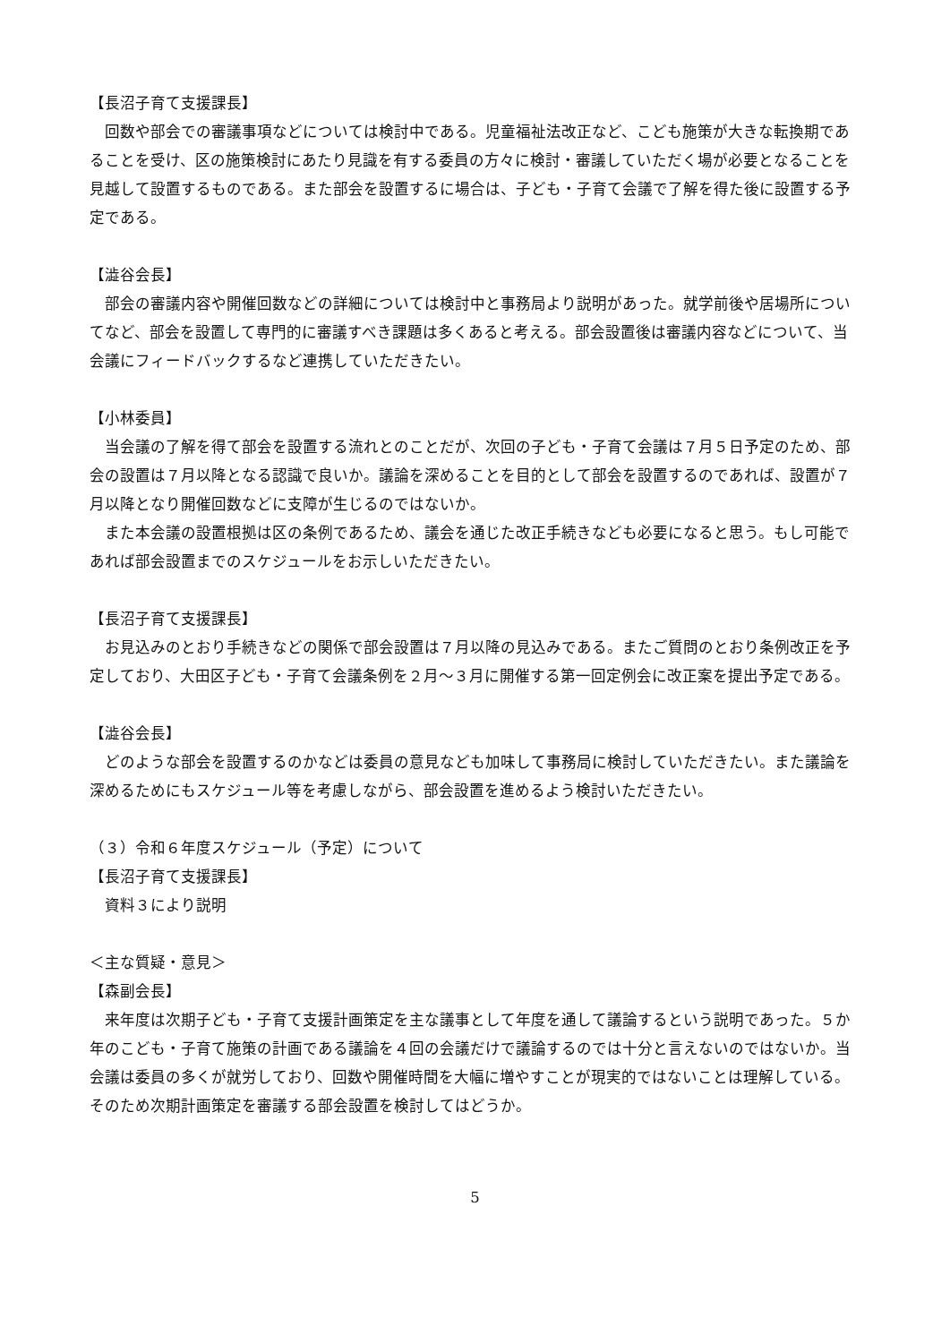【長沼子育て支援課長】
回数や部会での審議事項などについては検討中である。児童福祉法改正など、こども施策が大きな転換期であることを受け、区の施策検討にあたり見識を有する委員の方々に検討・審議していただく場が必要となることを見越して設置するものである。また部会を設置するに場合は、子ども・子育て会議で了解を得た後に設置する予定である。
【澁谷会長】
部会の審議内容や開催回数などの詳細については検討中と事務局より説明があった。就学前後や居場所についてなど、部会を設置して専門的に審議すべき課題は多くあると考える。部会設置後は審議内容などについて、当会議にフィードバックするなど連携していただきたい。
【小林委員】
当会議の了解を得て部会を設置する流れとのことだが、次回の子ども・子育て会議は７月５日予定のため、部会の設置は７月以降となる認識で良いか。議論を深めることを目的として部会を設置するのであれば、設置が７月以降となり開催回数などに支障が生じるのではないか。
また本会議の設置根拠は区の条例であるため、議会を通じた改正手続きなども必要になると思う。もし可能であれば部会設置までのスケジュールをお示しいただきたい。
【長沼子育て支援課長】
お見込みのとおり手続きなどの関係で部会設置は７月以降の見込みである。またご質問のとおり条例改正を予定しており、大田区子ども・子育て会議条例を２月～３月に開催する第一回定例会に改正案を提出予定である。
【澁谷会長】
どのような部会を設置するのかなどは委員の意見なども加味して事務局に検討していただきたい。また議論を深めるためにもスケジュール等を考慮しながら、部会設置を進めるよう検討いただきたい。
（３）令和６年度スケジュール（予定）について
【長沼子育て支援課長】
資料３により説明
＜主な質疑・意見＞
【森副会長】
来年度は次期子ども・子育て支援計画策定を主な議事として年度を通して議論するという説明であった。５か年のこども・子育て施策の計画である議論を４回の会議だけで議論するのでは十分と言えないのではないか。当会議は委員の多くが就労しており、回数や開催時間を大幅に増やすことが現実的ではないことは理解している。そのため次期計画策定を審議する部会設置を検討してはどうか。
5